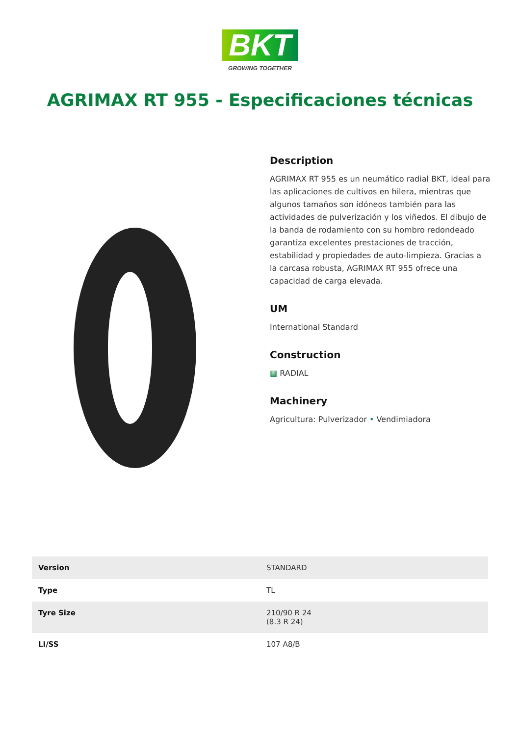BKT
GROWING TOGETHER
AGRIMAX RT 955 - Especificaciones técnicas
Description
AGRIMAX RT 955 es un neumático radial BKT, ideal para las aplicaciones de cultivos en hilera, mientras que algunos tamaños son idóneos también para las actividades de pulverización y los viñedos. El dibujo de la banda de rodamiento con su hombro redondeado garantiza excelentes prestaciones de tracción, estabilidad y propiedades de auto-limpieza. Gracias a la carcasa robusta, AGRIMAX RT 955 ofrece una capacidad de carga elevada.
UM
International Standard
Construction
▦ RADIAL
Machinery
Agricultura: Pulverizador • Vendimiadora
| Version | STANDARD |
| Type | TL |
| Tyre Size | 210/90 R 24 (8.3 R 24) |
| LI/SS | 107 A8/B |